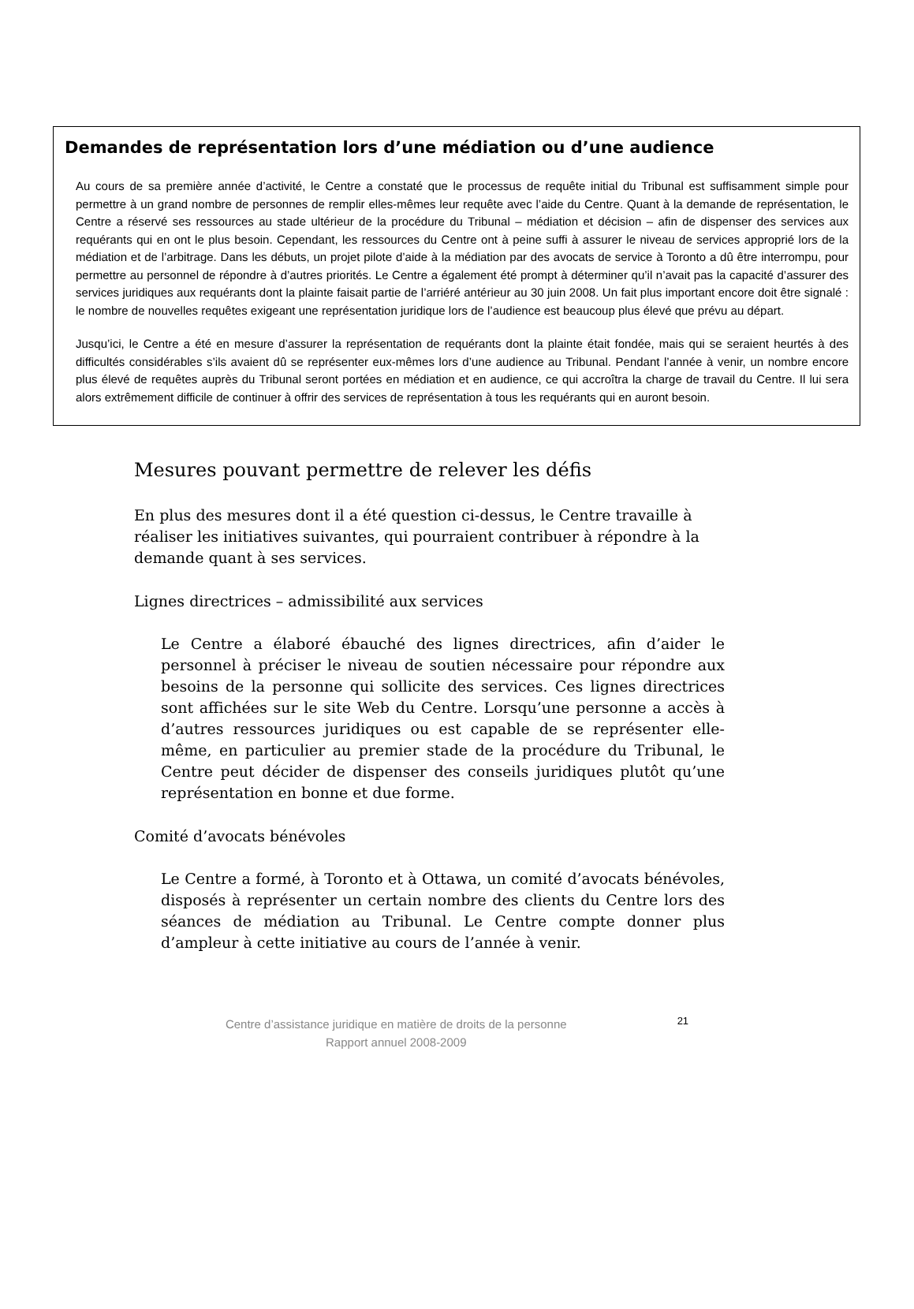Demandes de représentation lors d’une médiation ou d’une audience
Au cours de sa première année d’activité, le Centre a constaté que le processus de requête initial du Tribunal est suffisamment simple pour permettre à un grand nombre de personnes de remplir elles-mêmes leur requête avec l’aide du Centre. Quant à la demande de représentation, le Centre a réservé ses ressources au stade ultérieur de la procédure du Tribunal – médiation et décision – afin de dispenser des services aux requérants qui en ont le plus besoin. Cependant, les ressources du Centre ont à peine suffi à assurer le niveau de services approprié lors de la médiation et de l’arbitrage. Dans les débuts, un projet pilote d’aide à la médiation par des avocats de service à Toronto a dû être interrompu, pour permettre au personnel de répondre à d’autres priorités. Le Centre a également été prompt à déterminer qu’il n’avait pas la capacité d’assurer des services juridiques aux requérants dont la plainte faisait partie de l’arriéré antérieur au 30 juin 2008. Un fait plus important encore doit être signalé : le nombre de nouvelles requêtes exigeant une représentation juridique lors de l’audience est beaucoup plus élevé que prévu au départ.
Jusqu’ici, le Centre a été en mesure d’assurer la représentation de requérants dont la plainte était fondée, mais qui se seraient heurtés à des difficultés considérables s’ils avaient dû se représenter eux-mêmes lors d’une audience au Tribunal. Pendant l’année à venir, un nombre encore plus élevé de requêtes auprès du Tribunal seront portées en médiation et en audience, ce qui accroîtra la charge de travail du Centre. Il lui sera alors extrêmement difficile de continuer à offrir des services de représentation à tous les requérants qui en auront besoin.
Mesures pouvant permettre de relever les défis
En plus des mesures dont il a été question ci-dessus, le Centre travaille à réaliser les initiatives suivantes, qui pourraient contribuer à répondre à la demande quant à ses services.
Lignes directrices – admissibilité aux services
Le Centre a élaboré ébauché des lignes directrices, afin d’aider le personnel à préciser le niveau de soutien nécessaire pour répondre aux besoins de la personne qui sollicite des services. Ces lignes directrices sont affichées sur le site Web du Centre. Lorsqu’une personne a accès à d’autres ressources juridiques ou est capable de se représenter elle-même, en particulier au premier stade de la procédure du Tribunal, le Centre peut décider de dispenser des conseils juridiques plutôt qu’une représentation en bonne et due forme.
Comité d’avocats bénévoles
Le Centre a formé, à Toronto et à Ottawa, un comité d’avocats bénévoles, disposés à représenter un certain nombre des clients du Centre lors des séances de médiation au Tribunal. Le Centre compte donner plus d’ampleur à cette initiative au cours de l’année à venir.
Centre d’assistance juridique en matière de droits de la personne
Rapport annuel 2008-2009
21